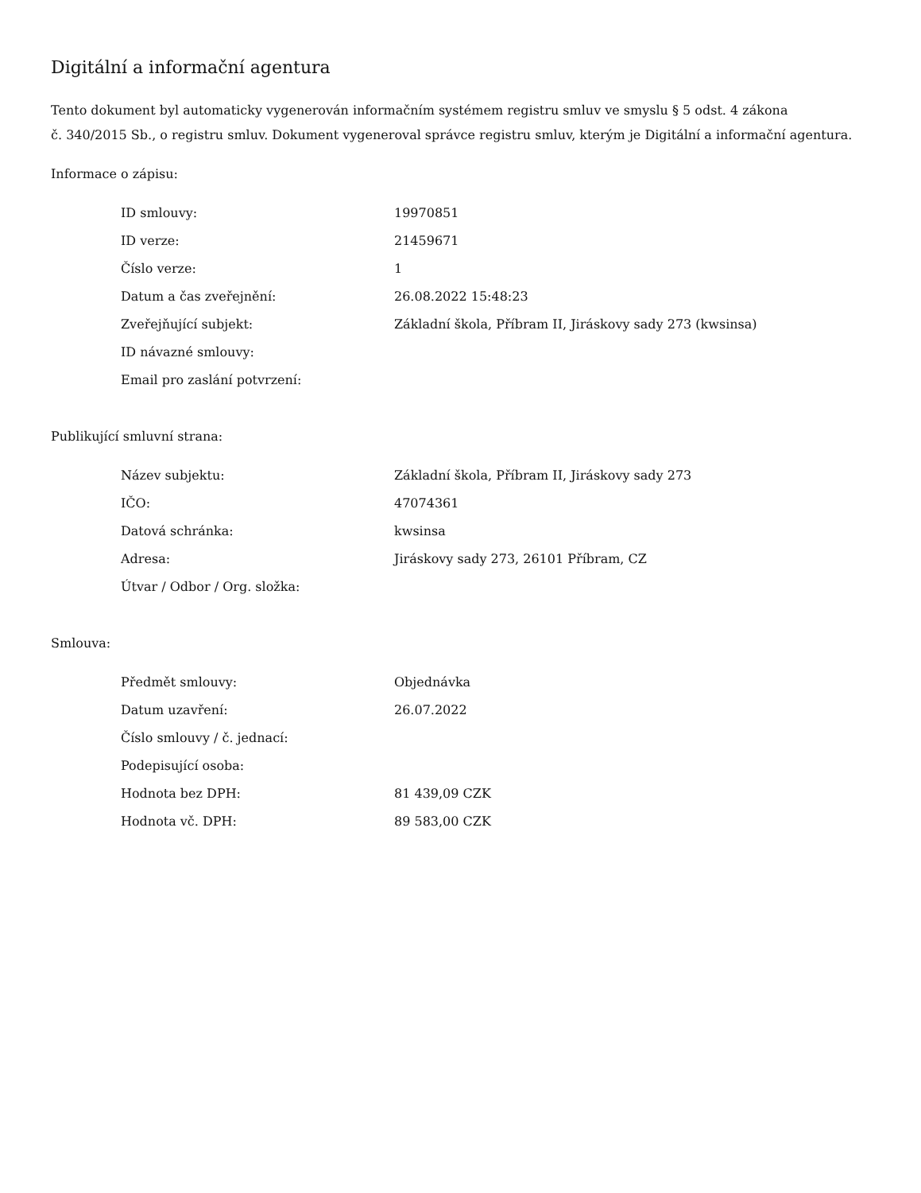Digitální a informační agentura
Tento dokument byl automaticky vygenerován informačním systémem registru smluv ve smyslu § 5 odst. 4 zákona
č. 340/2015 Sb., o registru smluv. Dokument vygeneroval správce registru smluv, kterým je Digitální a informační agentura.
Informace o zápisu:
| ID smlouvy: | 19970851 |
| ID verze: | 21459671 |
| Číslo verze: | 1 |
| Datum a čas zveřejnění: | 26.08.2022 15:48:23 |
| Zveřejňující subjekt: | Základní škola, Příbram II, Jiráskovy sady 273 (kwsinsa) |
| ID návazné smlouvy: | |
| Email pro zaslání potvrzení: | |
Publikující smluvní strana:
| Název subjektu: | Základní škola, Příbram II, Jiráskovy sady 273 |
| IČO: | 47074361 |
| Datová schránka: | kwsinsa |
| Adresa: | Jiráskovy sady 273, 26101 Příbram, CZ |
| Útvar / Odbor / Org. složka: | |
Smlouva:
| Předmět smlouvy: | Objednávka |
| Datum uzavření: | 26.07.2022 |
| Číslo smlouvy / č. jednací: | |
| Podepisující osoba: | |
| Hodnota bez DPH: | 81 439,09 CZK |
| Hodnota vč. DPH: | 89 583,00 CZK |